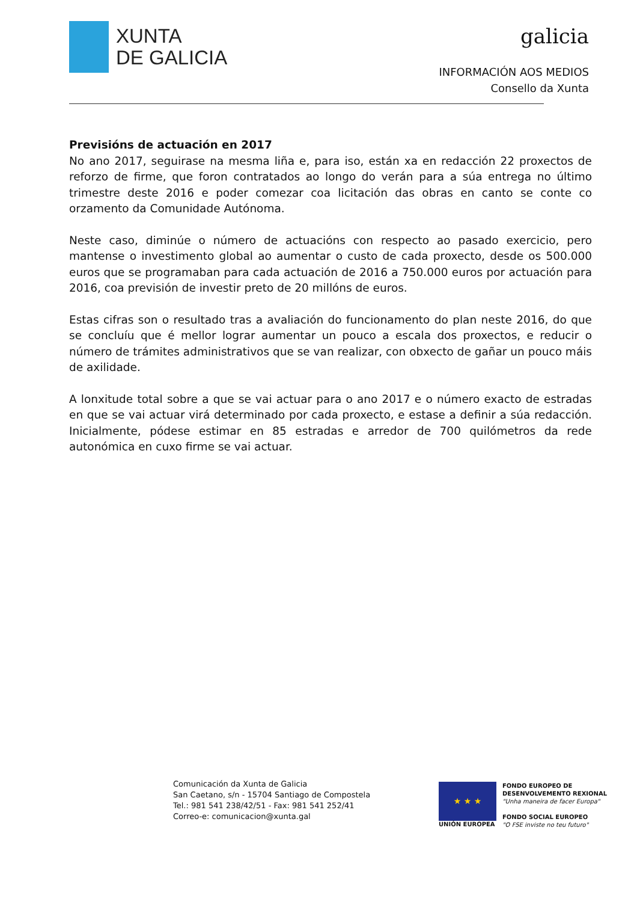XUNTA
DE GALICIA
galicia
INFORMACIÓN AOS MEDIOS
Consello da Xunta
Previsións de actuación en 2017
No ano 2017, seguirase na mesma liña e, para iso, están xa en redacción 22 proxectos de reforzo de firme, que foron contratados ao longo do verán para a súa entrega no último trimestre deste 2016 e poder comezar coa licitación das obras en canto se conte co orzamento da Comunidade Autónoma.
Neste caso, diminúe o número de actuacións con respecto ao pasado exercicio, pero mantense o investimento global ao aumentar o custo de cada proxecto, desde os 500.000 euros que se programaban para cada actuación de 2016 a 750.000 euros por actuación para 2016, coa previsión de investir preto de 20 millóns de euros.
Estas cifras son o resultado tras a avaliación do funcionamento do plan neste 2016, do que se concluíu que é mellor lograr aumentar un pouco a escala dos proxectos, e reducir o número de trámites administrativos que se van realizar, con obxecto de gañar un pouco máis de axilidade.
A lonxitude total sobre a que se vai actuar para o ano 2017 e o número exacto de estradas en que se vai actuar virá determinado por cada proxecto, e estase a definir a súa redacción. Inicialmente, pódese estimar en 85 estradas e arredor de 700 quilómetros da rede autonómica en cuxo firme se vai actuar.
Comunicación da Xunta de Galicia
San Caetano, s/n - 15704 Santiago de Compostela
Tel.: 981 541 238/42/51 - Fax: 981 541 252/41
Correo-e: comunicacion@xunta.gal
★ ★ ★
UNIÓN EUROPEA
FONDO EUROPEO DE
DESENVOLVEMENTO REXIONAL
"Unha maneira de facer Europa"
FONDO SOCIAL EUROPEO
"O FSE inviste no teu futuro"